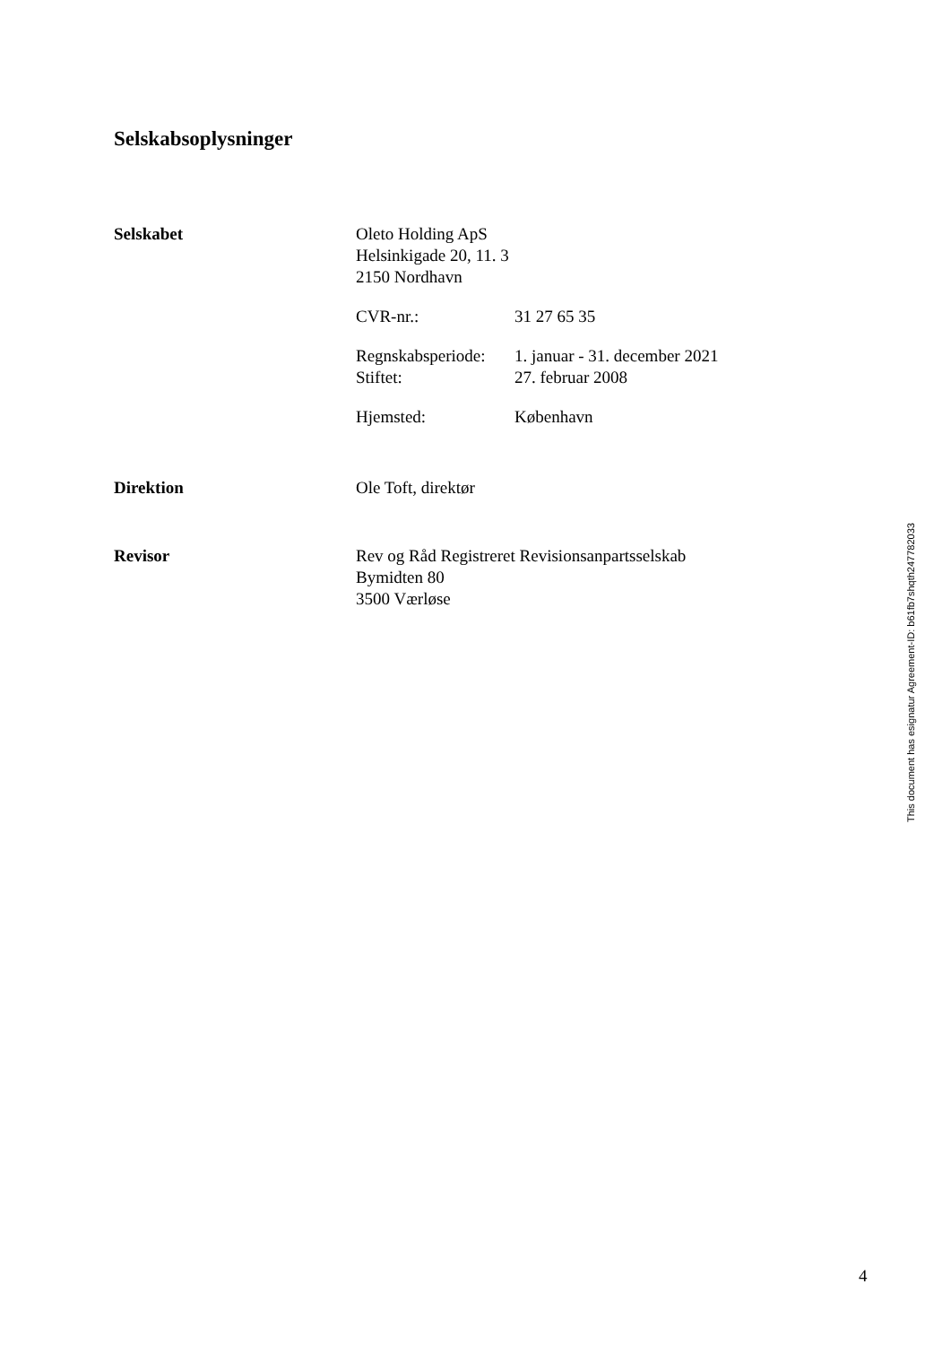Selskabsoplysninger
Selskabet Oleto Holding ApS
Helsinkigade 20, 11. 3
2150 Nordhavn
CVR-nr.: 31 27 65 35
Regnskabsperiode: 1. januar - 31. december 2021
Stiftet: 27. februar 2008
Hjemsted: København
Direktion Ole Toft, direktør
Revisor Rev og Råd Registreret Revisionsanpartsselskab
Bymidten 80
3500 Værløse
This document has esignatur Agreement-ID: b61fb7shqth247782033
4